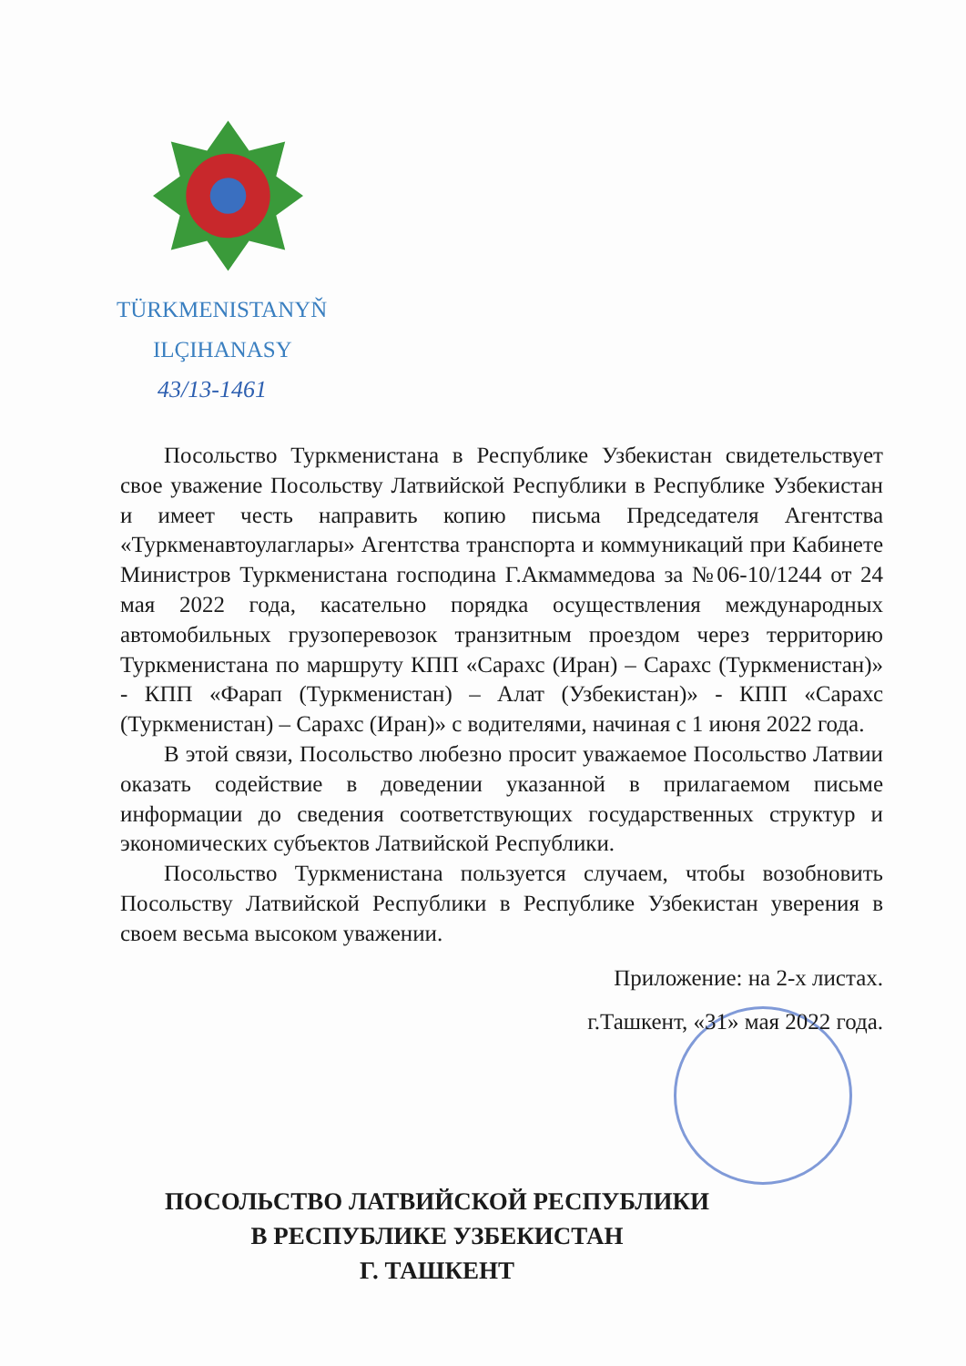TÜRKMENISTANYŇ
ILÇIHANASY
43/13-1461
Посольство Туркменистана в Республике Узбекистан свидетельствует свое уважение Посольству Латвийской Республики в Республике Узбекистан и имеет честь направить копию письма Председателя Агентства «Туркменавтоулаглары» Агентства транспорта и коммуникаций при Кабинете Министров Туркменистана господина Г.Акмаммедова за №06-10/1244 от 24 мая 2022 года, касательно порядка осуществления международных автомобильных грузоперевозок транзитным проездом через территорию Туркменистана по маршруту КПП «Сарахс (Иран) – Сарахс (Туркменистан)» - КПП «Фарап (Туркменистан) – Алат (Узбекистан)» - КПП «Сарахс (Туркменистан) – Сарахс (Иран)» с водителями, начиная с 1 июня 2022 года.
В этой связи, Посольство любезно просит уважаемое Посольство Латвии оказать содействие в доведении указанной в прилагаемом письме информации до сведения соответствующих государственных структур и экономических субъектов Латвийской Республики.
Посольство Туркменистана пользуется случаем, чтобы возобновить Посольству Латвийской Республики в Республике Узбекистан уверения в своем весьма высоком уважении.
Приложение: на 2-х листах.
г.Ташкент, «31» мая 2022 года.
ПОСОЛЬСТВО ЛАТВИЙСКОЙ РЕСПУБЛИКИ
В РЕСПУБЛИКЕ УЗБЕКИСТАН
Г. ТАШКЕНТ